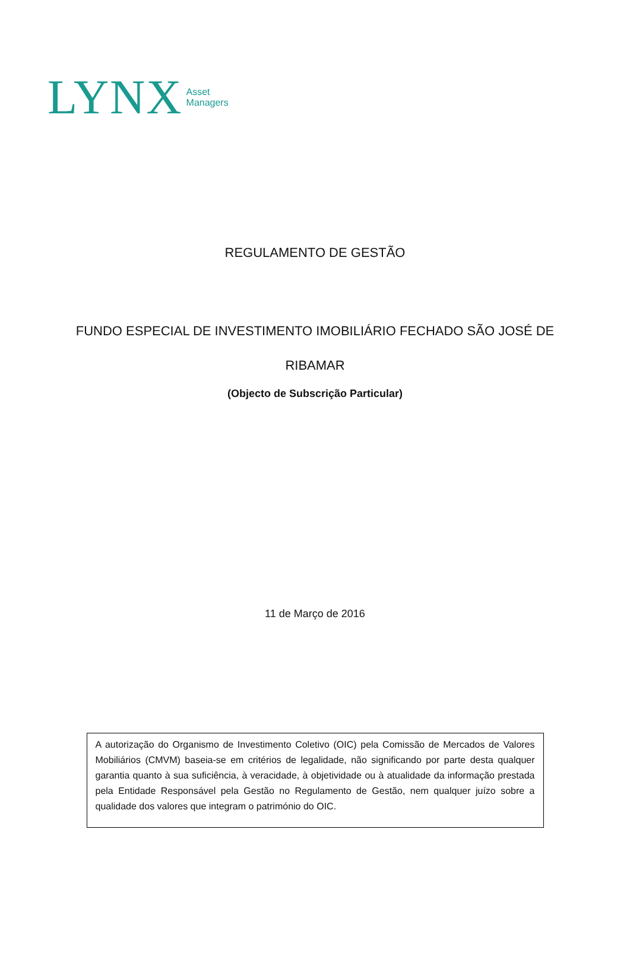LYNX
Asset
Managers
REGULAMENTO DE GESTÃO
FUNDO ESPECIAL DE INVESTIMENTO IMOBILIÁRIO FECHADO SÃO JOSÉ DE
RIBAMAR
(Objecto de Subscrição Particular)
11 de Março de 2016
A autorização do Organismo de Investimento Coletivo (OIC) pela Comissão de Mercados de Valores Mobiliários (CMVM) baseia-se em critérios de legalidade, não significando por parte desta qualquer garantia quanto à sua suficiência, à veracidade, à objetividade ou à atualidade da informação prestada pela Entidade Responsável pela Gestão no Regulamento de Gestão, nem qualquer juízo sobre a qualidade dos valores que integram o património do OIC.